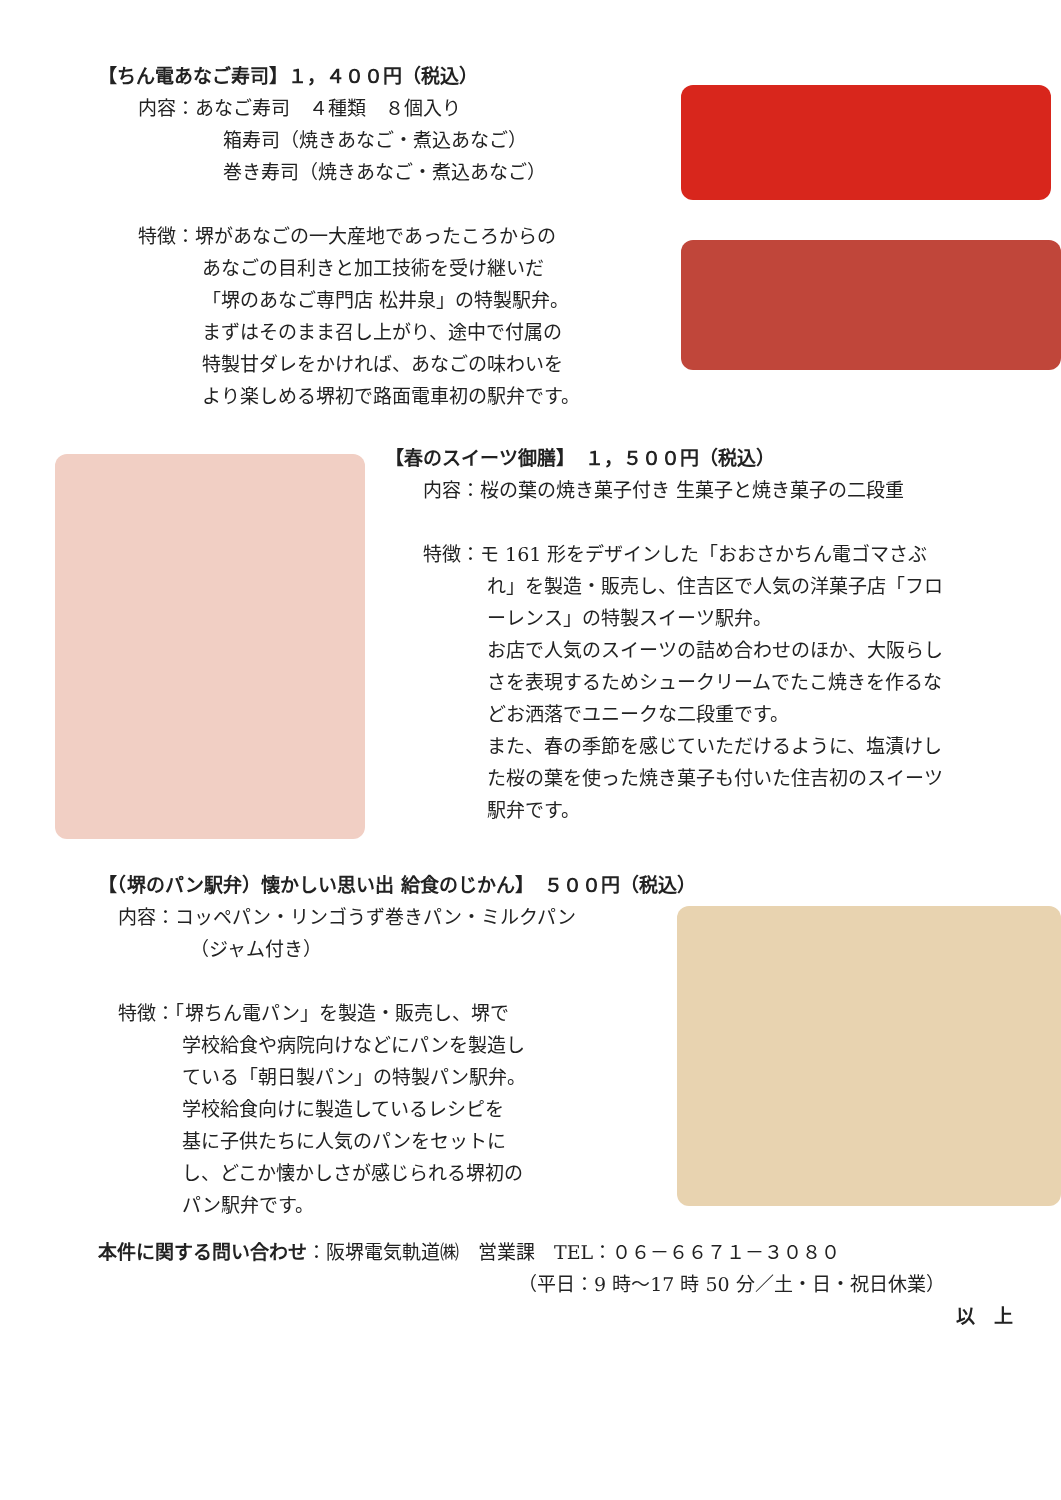【ちん電あなご寿司】１，４００円（税込）
内容：あなご寿司　４種類　８個入り
箱寿司（焼きあなご・煮込あなご）
巻き寿司（焼きあなご・煮込あなご）
特徴：堺があなごの一大産地であったころからの
あなごの目利きと加工技術を受け継いだ
「堺のあなご専門店 松井泉」の特製駅弁。
まずはそのまま召し上がり、途中で付属の
特製甘ダレをかければ、あなごの味わいを
より楽しめる堺初で路面電車初の駅弁です。
【春のスイーツ御膳】　１，５００円（税込）
内容：桜の葉の焼き菓子付き 生菓子と焼き菓子の二段重
特徴：モ 161 形をデザインした「おおさかちん電ゴマさぶ
れ」を製造・販売し、住吉区で人気の洋菓子店「フロ
ーレンス」の特製スイーツ駅弁。
お店で人気のスイーツの詰め合わせのほか、大阪らし
さを表現するためシュークリームでたこ焼きを作るな
どお洒落でユニークな二段重です。
また、春の季節を感じていただけるように、塩漬けし
た桜の葉を使った焼き菓子も付いた住吉初のスイーツ
駅弁です。
【（堺のパン駅弁）懐かしい思い出 給食のじかん】　５００円（税込）
内容：コッペパン・リンゴうず巻きパン・ミルクパン
（ジャム付き）
特徴：「堺ちん電パン」を製造・販売し、堺で
学校給食や病院向けなどにパンを製造し
ている「朝日製パン」の特製パン駅弁。
学校給食向けに製造しているレシピを
基に子供たちに人気のパンをセットに
し、どこか懐かしさが感じられる堺初の
パン駅弁です。
本件に関する問い合わせ：阪堺電気軌道㈱　営業課　TEL：０６－６６７１－３０８０
（平日：9 時～17 時 50 分／土・日・祝日休業）
以　上